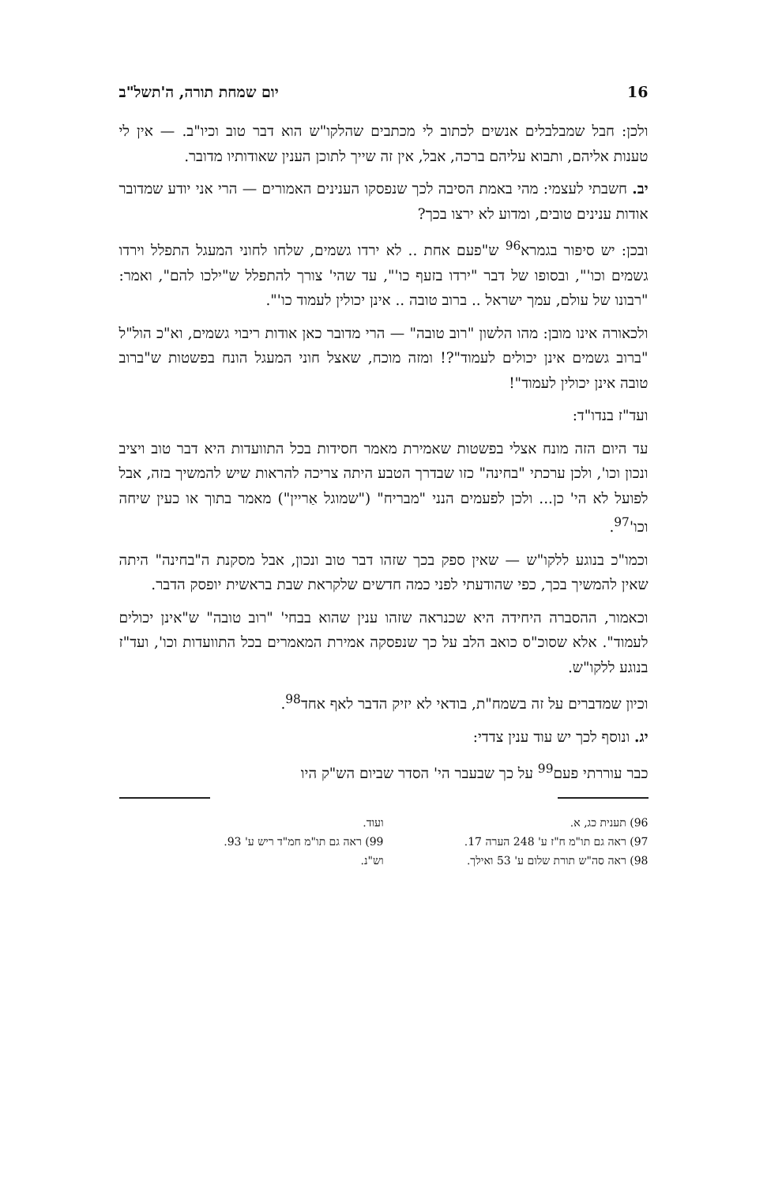16 יום שמחת תורה, ה'תשל"ב
ולכן: חבל שמבלבלים אנשים לכתוב לי מכתבים שהלקו"ש הוא דבר טוב וכיו"ב. — אין לי טענות אליהם, ותבוא עליהם ברכה, אבל, אין זה שייך לתוכן הענין שאודותיו מדובר.
יב. חשבתי לעצמי: מהי באמת הסיבה לכך שנפסקו הענינים האמורים — הרי אני יודע שמדובר אודות ענינים טובים, ומדוע לא ירצו בכך?
ובכן: יש סיפור בגמרא<sup>96</sup> ש"פעם אחת .. לא ירדו גשמים, שלחו לחוני המעגל התפלל וירדו גשמים וכו'", ובסופו של דבר "ירדו בזעף כו'", עד שהי' צורך להתפלל ש"ילכו להם", ואמר: "רבונו של עולם, עמך ישראל .. ברוב טובה .. אינן יכולין לעמוד כו'".
ולכאורה אינו מובן: מהו הלשון "רוב טובה" — הרי מדובר כאן אודות ריבוי גשמים, וא"כ הול"ל "ברוב גשמים אינן יכולים לעמוד"?! ומזה מוכח, שאצל חוני המעגל הונח בפשטות ש"ברוב טובה אינן יכולין לעמוד"!
ועד"ז בנדו"ד:
עד היום הזה מונח אצלי בפשטות שאמירת מאמר חסידות בכל התוועדות היא דבר טוב ויציב ונכון וכו', ולכן ערכתי "בחינה" כזו שבדרך הטבע היתה צריכה להראות שיש להמשיך בזה, אבל לפועל לא הי' כן... ולכן לפעמים הנני "מבריח" ("שמוגל אַריין") מאמר בתוך או כעין שיחה וכו'<sup>97</sup>.
וכמו"כ בנוגע ללקו"ש — שאין ספק בכך שזהו דבר טוב ונכון, אבל מסקנת ה"בחינה" היתה שאין להמשיך בכך, כפי שהודעתי לפני כמה חדשים שלקראת שבת בראשית יופסק הדבר.
וכאמור, ההסברה היחידה היא שכנראה שזהו ענין שהוא בבחי' "רוב טובה" ש"אינן יכולים לעמוד". אלא שסוכ"ס כואב הלב על כך שנפסקה אמירת המאמרים בכל התוועדות וכו', ועד"ז בנוגע ללקו"ש.
וכיון שמדברים על זה בשמח"ת, בודאי לא יזיק הדבר לאף אחד<sup>98</sup>.
יג. ונוסף לכך יש עוד ענין צדדי:
כבר עוררתי פעם<sup>99</sup> על כך שבעבר הי' הסדר שביום הש"ק היו
96) תענית כג, א. ועוד.
97) ראה גם תו"מ ח"ז ע' 248 הערה 17.
99) ראה גם תו"מ חמ"ד ריש ע' 93.
98) ראה סה"ש תורת שלום ע' 53 ואילך.
וש"נ.